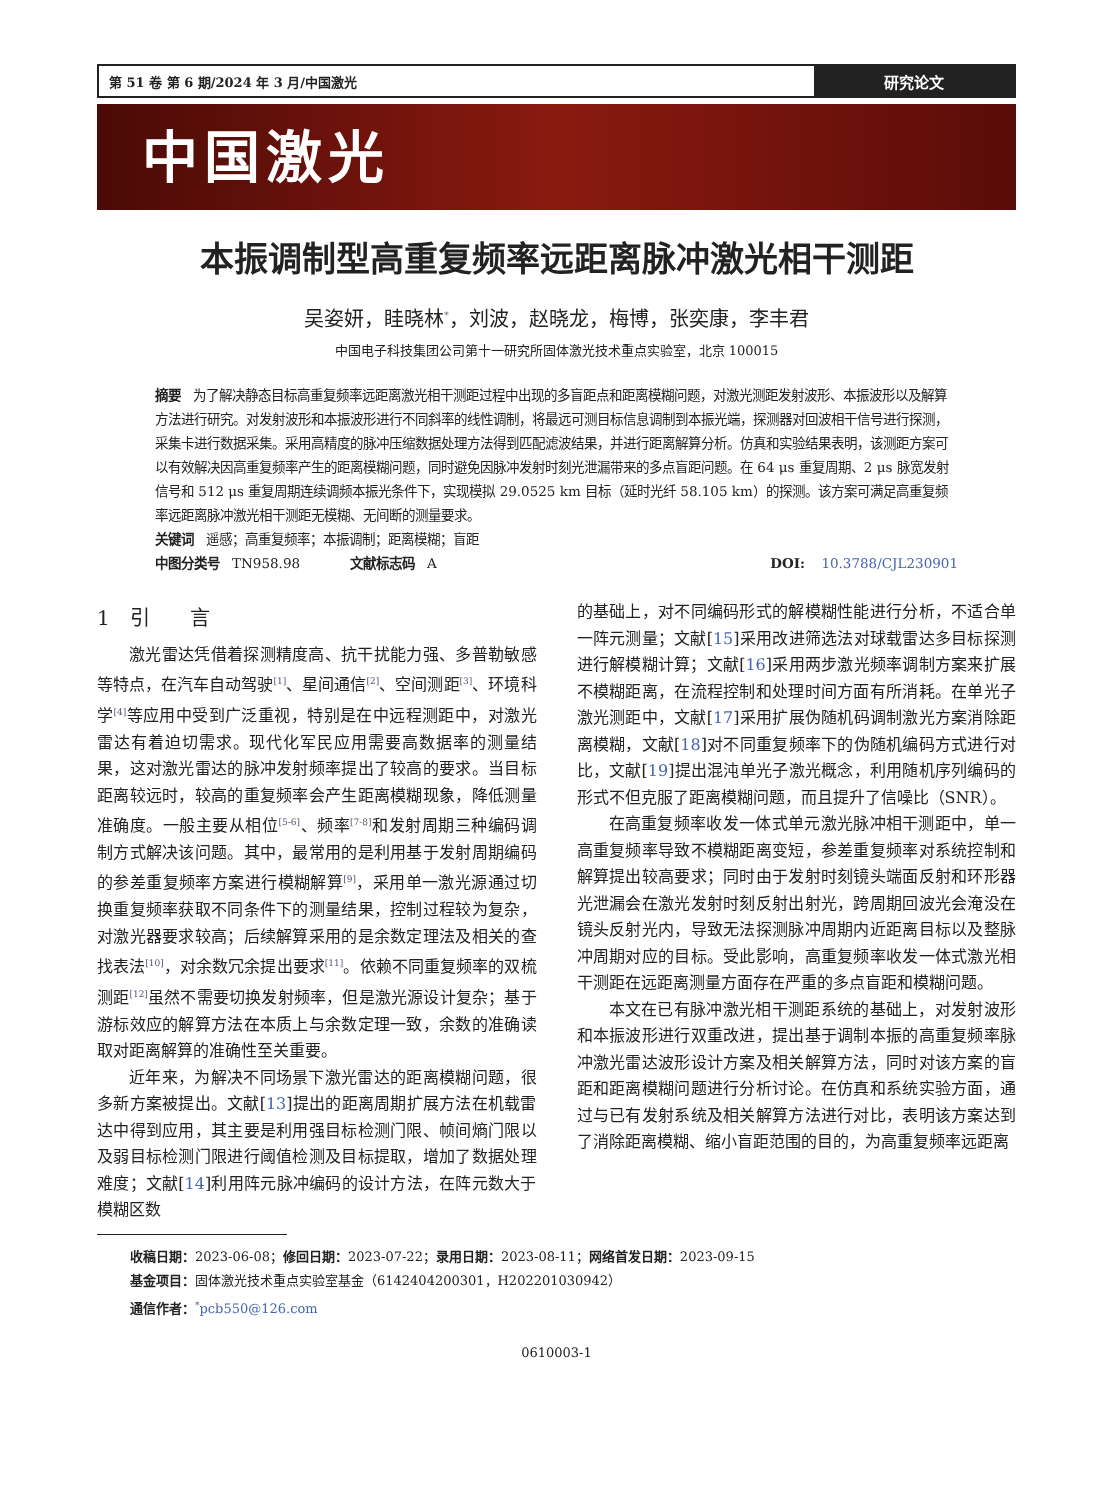第 51 卷 第 6 期/2024 年 3 月/中国激光
研究论文
中国激光
本振调制型高重复频率远距离脉冲激光相干测距
吴姿妍，眭晓林<sup>*</sup>，刘波，赵晓龙，梅博，张奕康，李丰君
中国电子科技集团公司第十一研究所固体激光技术重点实验室，北京 100015
摘要 为了解决静态目标高重复频率远距离激光相干测距过程中出现的多盲距点和距离模糊问题，对激光测距发射波形、本振波形以及解算方法进行研究。对发射波形和本振波形进行不同斜率的线性调制，将最远可测目标信息调制到本振光端，探测器对回波相干信号进行探测，采集卡进行数据采集。采用高精度的脉冲压缩数据处理方法得到匹配滤波结果，并进行距离解算分析。仿真和实验结果表明，该测距方案可以有效解决因高重复频率产生的距离模糊问题，同时避免因脉冲发射时刻光泄漏带来的多点盲距问题。在 64 μs 重复周期、2 μs 脉宽发射信号和 512 μs 重复周期连续调频本振光条件下，实现模拟 29.0525 km 目标（延时光纤 58.105 km）的探测。该方案可满足高重复频率远距离脉冲激光相干测距无模糊、无间断的测量要求。
关键词 遥感；高重复频率；本振调制；距离模糊；盲距
中图分类号 TN958.98 文献标志码 A DOI: 10.3788/CJL230901
1　引　　言
激光雷达凭借着探测精度高、抗干扰能力强、多普勒敏感等特点，在汽车自动驾驶<sup>[1]</sup>、星间通信<sup>[2]</sup>、空间测距<sup>[3]</sup>、环境科学<sup>[4]</sup>等应用中受到广泛重视，特别是在中远程测距中，对激光雷达有着迫切需求。现代化军民应用需要高数据率的测量结果，这对激光雷达的脉冲发射频率提出了较高的要求。当目标距离较远时，较高的重复频率会产生距离模糊现象，降低测量准确度。一般主要从相位<sup>[5-6]</sup>、频率<sup>[7-8]</sup>和发射周期三种编码调制方式解决该问题。其中，最常用的是利用基于发射周期编码的参差重复频率方案进行模糊解算<sup>[9]</sup>，采用单一激光源通过切换重复频率获取不同条件下的测量结果，控制过程较为复杂，对激光器要求较高；后续解算采用的是余数定理法及相关的查找表法<sup>[10]</sup>，对余数冗余提出要求<sup>[11]</sup>。依赖不同重复频率的双梳测距<sup>[12]</sup>虽然不需要切换发射频率，但是激光源设计复杂；基于游标效应的解算方法在本质上与余数定理一致，余数的准确读取对距离解算的准确性至关重要。
近年来，为解决不同场景下激光雷达的距离模糊问题，很多新方案被提出。文献[13]提出的距离周期扩展方法在机载雷达中得到应用，其主要是利用强目标检测门限、帧间熵门限以及弱目标检测门限进行阈值检测及目标提取，增加了数据处理难度；文献[14]利用阵元脉冲编码的设计方法，在阵元数大于模糊区数
的基础上，对不同编码形式的解模糊性能进行分析，不适合单一阵元测量；文献[15]采用改进筛选法对球载雷达多目标探测进行解模糊计算；文献[16]采用两步激光频率调制方案来扩展不模糊距离，在流程控制和处理时间方面有所消耗。在单光子激光测距中，文献[17]采用扩展伪随机码调制激光方案消除距离模糊，文献[18]对不同重复频率下的伪随机编码方式进行对比，文献[19]提出混沌单光子激光概念，利用随机序列编码的形式不但克服了距离模糊问题，而且提升了信噪比（SNR）。
在高重复频率收发一体式单元激光脉冲相干测距中，单一高重复频率导致不模糊距离变短，参差重复频率对系统控制和解算提出较高要求；同时由于发射时刻镜头端面反射和环形器光泄漏会在激光发射时刻反射出射光，跨周期回波光会淹没在镜头反射光内，导致无法探测脉冲周期内近距离目标以及整脉冲周期对应的目标。受此影响，高重复频率收发一体式激光相干测距在远距离测量方面存在严重的多点盲距和模糊问题。
本文在已有脉冲激光相干测距系统的基础上，对发射波形和本振波形进行双重改进，提出基于调制本振的高重复频率脉冲激光雷达波形设计方案及相关解算方法，同时对该方案的盲距和距离模糊问题进行分析讨论。在仿真和系统实验方面，通过与已有发射系统及相关解算方法进行对比，表明该方案达到了消除距离模糊、缩小盲距范围的目的，为高重复频率远距离
收稿日期：2023-06-08；修回日期：2023-07-22；录用日期：2023-08-11；网络首发日期：2023-09-15
基金项目：固体激光技术重点实验室基金（6142404200301，H202201030942）
通信作者：<sup>*</sup>pcb550@126.com
0610003-1